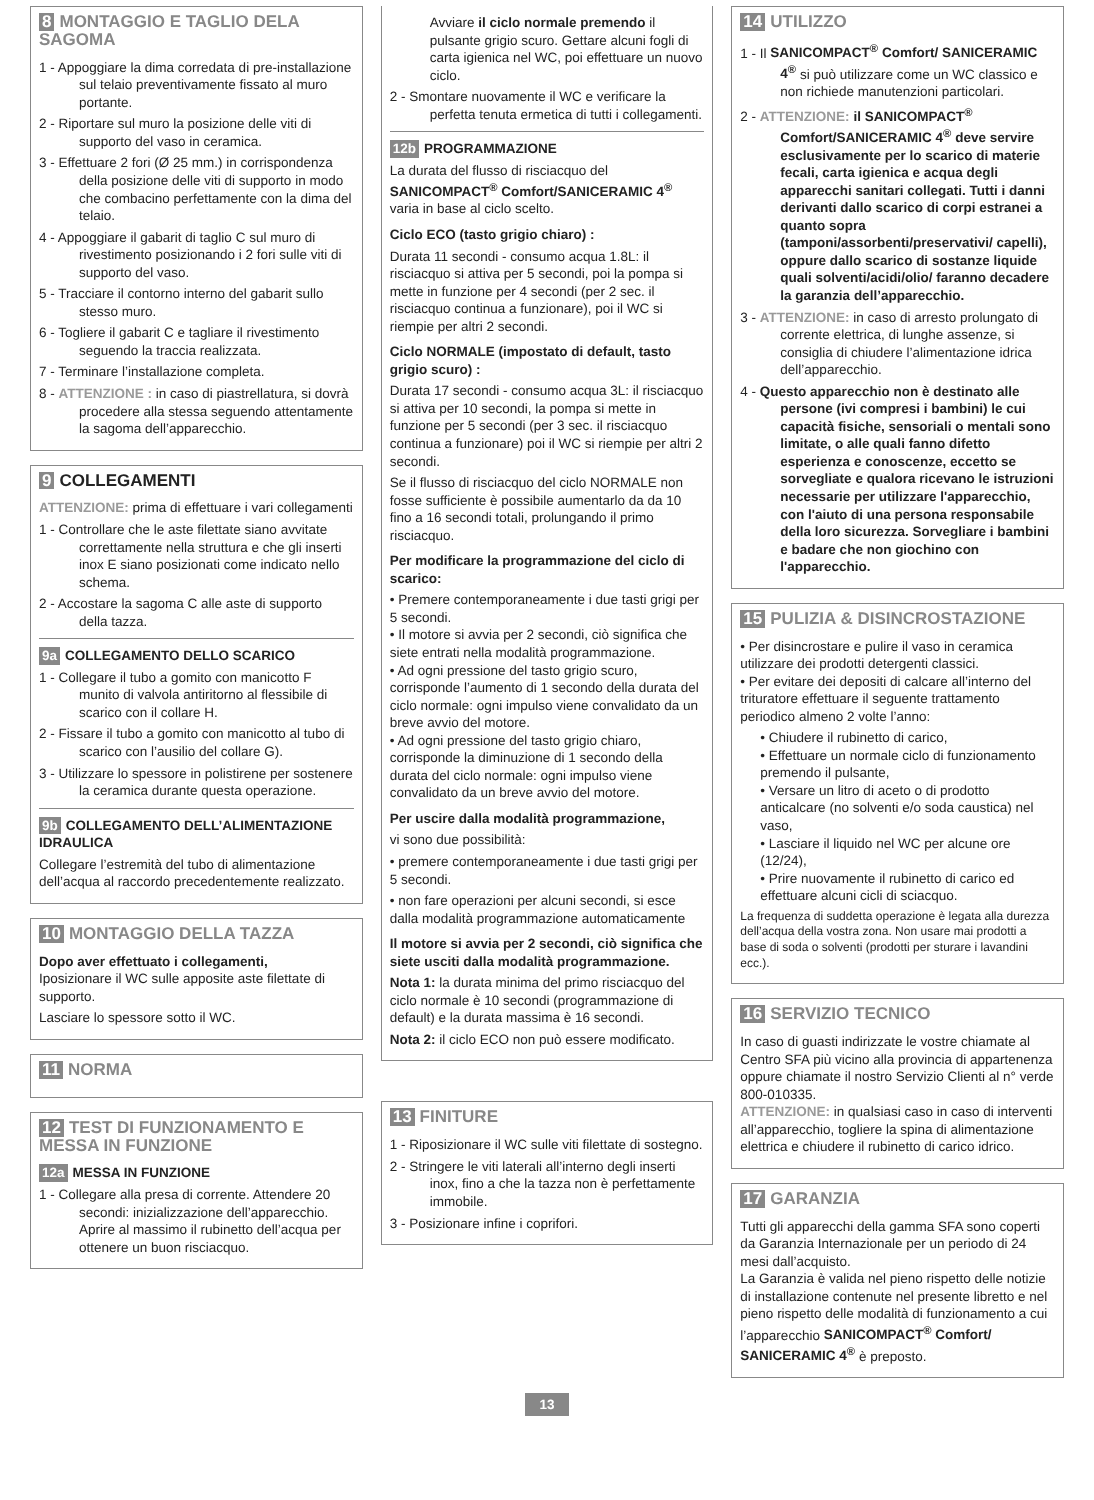8 MONTAGGIO E TAGLIO DELA SAGOMA
1 - Appoggiare la dima corredata di pre-installazione sul telaio preventivamente fissato al muro portante.
2 - Riportare sul muro la posizione delle viti di supporto del vaso in ceramica.
3 - Effettuare 2 fori (Ø 25 mm.) in corrispondenza della posizione delle viti di supporto in modo che combacino perfettamente con la dima del telaio.
4 - Appoggiare il gabarit di taglio C sul muro di rivestimento posizionando i 2 fori sulle viti di supporto del vaso.
5 - Tracciare il contorno interno del gabarit sullo stesso muro.
6 - Togliere il gabarit C e tagliare il rivestimento seguendo la traccia realizzata.
7 - Terminare l’installazione completa.
8 - ATTENZIONE : in caso di piastrellatura, si dovrà procedere alla stessa seguendo attentamente la sagoma dell’apparecchio.
9 COLLEGAMENTI
ATTENZIONE: prima di effettuare i vari collegamenti
1 - Controllare che le aste filettate siano avvitate correttamente nella struttura e che gli inserti inox E siano posizionati come indicato nello schema.
2 - Accostare la sagoma C alle aste di supporto della tazza.
9a COLLEGAMENTO DELLO SCARICO
1 - Collegare il tubo a gomito con manicotto F munito di valvola antiritorno al flessibile di scarico con il collare H.
2 - Fissare il tubo a gomito con manicotto al tubo di scarico con l’ausilio del collare G).
3 - Utilizzare lo spessore in polistirene per sostenere la ceramica durante questa operazione.
9b COLLEGAMENTO DELL’ALIMENTAZIONE IDRAULICA
Collegare l’estremità del tubo di alimentazione dell’acqua al raccordo precedentemente realizzato.
10 MONTAGGIO DELLA TAZZA
Dopo aver effettuato i collegamenti,
Iposizionare il WC sulle apposite aste filettate di supporto.
Lasciare lo spessore sotto il WC.
11 NORMA
12 TEST DI FUNZIONAMENTO E MESSA IN FUNZIONE
12a MESSA IN FUNZIONE
1 - Collegare alla presa di corrente. Attendere 20 secondi: inizializzazione dell’apparecchio. Aprire al massimo il rubinetto dell’acqua per ottenere un buon risciacquo.
Avviare il ciclo normale premendo il pulsante grigio scuro. Gettare alcuni fogli di carta igienica nel WC, poi effettuare un nuovo ciclo.
2 - Smontare nuovamente il WC e verificare la perfetta tenuta ermetica di tutti i collegamenti.
12b PROGRAMMAZIONE
La durata del flusso di risciacquo del SANICOMPACT<sup>®</sup> Comfort/SANICERAMIC 4<sup>®</sup> varia in base al ciclo scelto.
Ciclo ECO (tasto grigio chiaro) :
Durata 11 secondi - consumo acqua 1.8L: il risciacquo si attiva per 5 secondi, poi la pompa si mette in funzione per 4 secondi (per 2 sec. il risciacquo continua a funzionare), poi il WC si riempie per altri 2 secondi.
Ciclo NORMALE (impostato di default, tasto grigio scuro) :
Durata 17 secondi - consumo acqua 3L: il risciacquo si attiva per 10 secondi, la pompa si mette in funzione per 5 secondi (per 3 sec. il risciacquo continua a funzionare) poi il WC si riempie per altri 2 secondi.
Se il flusso di risciacquo del ciclo NORMALE non fosse sufficiente è possibile aumentarlo da da 10 fino a 16 secondi totali, prolungando il primo risciacquo.
Per modificare la programmazione del ciclo di scarico:
• Premere contemporaneamente i due tasti grigi per 5 secondi.
• Il motore si avvia per 2 secondi, ciò significa che siete entrati nella modalità programmazione.
• Ad ogni pressione del tasto grigio scuro, corrisponde l’aumento di 1 secondo della durata del ciclo normale: ogni impulso viene convalidato da un breve avvio del motore.
• Ad ogni pressione del tasto grigio chiaro, corrisponde la diminuzione di 1 secondo della durata del ciclo normale: ogni impulso viene convalidato da un breve avvio del motore.
Per uscire dalla modalità programmazione,
vi sono due possibilità:
• premere contemporaneamente i due tasti grigi per 5 secondi.
• non fare operazioni per alcuni secondi, si esce dalla modalità programmazione automaticamente
Il motore si avvia per 2 secondi, ciò significa che siete usciti dalla modalità programmazione.
Nota 1: la durata minima del primo risciacquo del ciclo normale è 10 secondi (programmazione di default) e la durata massima è 16 secondi.
Nota 2: il ciclo ECO non può essere modificato.
13 FINITURE
1 - Riposizionare il WC sulle viti filettate di sostegno.
2 - Stringere le viti laterali all’interno degli inserti inox, fino a che la tazza non è perfettamente immobile.
3 - Posizionare infine i coprifori.
14 UTILIZZO
1 - Il SANICOMPACT<sup>®</sup> Comfort/ SANICERAMIC 4<sup>®</sup> si può utilizzare come un WC classico e non richiede manutenzioni particolari.
2 - ATTENZIONE: il SANICOMPACT<sup>®</sup> Comfort/SANICERAMIC 4<sup>®</sup> deve servire esclusivamente per lo scarico di materie fecali, carta igienica e acqua degli apparecchi sanitari collegati. Tutti i danni derivanti dallo scarico di corpi estranei a quanto sopra (tamponi/assorbenti/preservativi/ capelli), oppure dallo scarico di sostanze liquide quali solventi/acidi/olio/ faranno decadere la garanzia dell’apparecchio.
3 - ATTENZIONE: in caso di arresto prolungato di corrente elettrica, di lunghe assenze, si consiglia di chiudere l’alimentazione idrica dell’apparecchio.
4 - Questo apparecchio non è destinato alle persone (ivi compresi i bambini) le cui capacità fisiche, sensoriali o mentali sono limitate, o alle quali fanno difetto esperienza e conoscenze, eccetto se sorvegliate e qualora ricevano le istruzioni necessarie per utilizzare l'apparecchio, con l'aiuto di una persona responsabile della loro sicurezza. Sorvegliare i bambini e badare che non giochino con l'apparecchio.
15 PULIZIA & DISINCROSTAZIONE
• Per disincrostare e pulire il vaso in ceramica utilizzare dei prodotti detergenti classici.
• Per evitare dei depositi di calcare all’interno del trituratore effettuare il seguente trattamento periodico almeno 2 volte l’anno:
• Chiudere il rubinetto di carico,
• Effettuare un normale ciclo di funzionamento premendo il pulsante,
• Versare un litro di aceto o di prodotto anticalcare (no solventi e/o soda caustica) nel vaso,
• Lasciare il liquido nel WC per alcune ore (12/24),
• Prire nuovamente il rubinetto di carico ed effettuare alcuni cicli di sciacquo.
La frequenza di suddetta operazione è legata alla durezza dell’acqua della vostra zona. Non usare mai prodotti a base di soda o solventi (prodotti per sturare i lavandini ecc.).
16 SERVIZIO TECNICO
In caso di guasti indirizzate le vostre chiamate al Centro SFA più vicino alla provincia di appartenenza oppure chiamate il nostro Servizio Clienti al n° verde 800-010335.
ATTENZIONE: in qualsiasi caso in caso di interventi all’apparecchio, togliere la spina di alimentazione elettrica e chiudere il rubinetto di carico idrico.
17 GARANZIA
Tutti gli apparecchi della gamma SFA sono coperti da Garanzia Internazionale per un periodo di 24 mesi dall’acquisto.
La Garanzia è valida nel pieno rispetto delle notizie di installazione contenute nel presente libretto e nel pieno rispetto delle modalità di funzionamento a cui l’apparecchio SANICOMPACT<sup>®</sup> Comfort/ SANICERAMIC 4<sup>®</sup> è preposto.
13